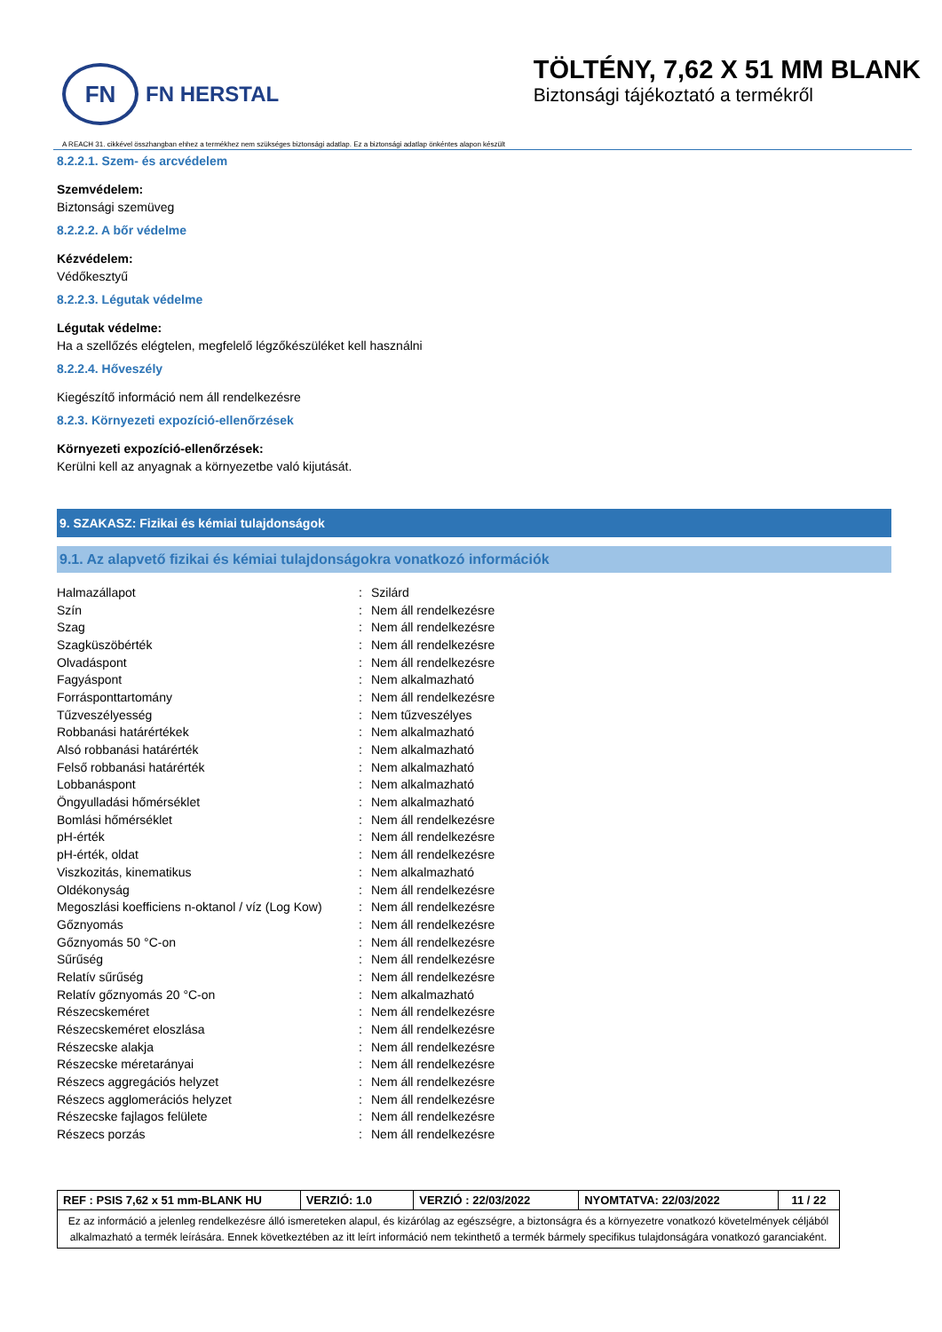FN
FN HERSTAL
TÖLTÉNY, 7,62 X 51 MM BLANK
Biztonsági tájékoztató a termékről
A REACH 31. cikkével összhangban ehhez a termékhez nem szükséges biztonsági adatlap. Ez a biztonsági adatlap önkéntes alapon készült
8.2.2.1. Szem- és arcvédelem
Szemvédelem:
Biztonsági szemüveg
8.2.2.2. A bőr védelme
Kézvédelem:
Védőkesztyű
8.2.2.3. Légutak védelme
Légutak védelme:
Ha a szellőzés elégtelen, megfelelő légzőkészüléket kell használni
8.2.2.4. Hőveszély
Kiegészítő információ nem áll rendelkezésre
8.2.3. Környezeti expozíció-ellenőrzések
Környezeti expozíció-ellenőrzések:
Kerülni kell az anyagnak a környezetbe való kijutását.
9. SZAKASZ: Fizikai és kémiai tulajdonságok
9.1. Az alapvető fizikai és kémiai tulajdonságokra vonatkozó információk
| Halmazállapot | : | Szilárd |
| Szín | : | Nem áll rendelkezésre |
| Szag | : | Nem áll rendelkezésre |
| Szagküszöbérték | : | Nem áll rendelkezésre |
| Olvadáspont | : | Nem áll rendelkezésre |
| Fagyáspont | : | Nem alkalmazható |
| Forrásponttartomány | : | Nem áll rendelkezésre |
| Tűzveszélyesség | : | Nem tűzveszélyes |
| Robbanási határértékek | : | Nem alkalmazható |
| Alsó robbanási határérték | : | Nem alkalmazható |
| Felső robbanási határérték | : | Nem alkalmazható |
| Lobbanáspont | : | Nem alkalmazható |
| Öngyulladási hőmérséklet | : | Nem alkalmazható |
| Bomlási hőmérséklet | : | Nem áll rendelkezésre |
| pH-érték | : | Nem áll rendelkezésre |
| pH-érték, oldat | : | Nem áll rendelkezésre |
| Viszkozitás, kinematikus | : | Nem alkalmazható |
| Oldékonyság | : | Nem áll rendelkezésre |
| Megoszlási koefficiens n-oktanol / víz (Log Kow) | : | Nem áll rendelkezésre |
| Gőznyomás | : | Nem áll rendelkezésre |
| Gőznyomás 50 °C-on | : | Nem áll rendelkezésre |
| Sűrűség | : | Nem áll rendelkezésre |
| Relatív sűrűség | : | Nem áll rendelkezésre |
| Relatív gőznyomás 20 °C-on | : | Nem alkalmazható |
| Részecskeméret | : | Nem áll rendelkezésre |
| Részecskeméret eloszlása | : | Nem áll rendelkezésre |
| Részecske alakja | : | Nem áll rendelkezésre |
| Részecske méretarányai | : | Nem áll rendelkezésre |
| Részecs aggregációs helyzet | : | Nem áll rendelkezésre |
| Részecs agglomerációs helyzet | : | Nem áll rendelkezésre |
| Részecske fajlagos felülete | : | Nem áll rendelkezésre |
| Részecs porzás | : | Nem áll rendelkezésre |
| REF : PSIS 7,62 x 51 mm-BLANK HU | VERZIÓ: 1.0 | VERZIÓ : 22/03/2022 | NYOMTATVA: 22/03/2022 | 11 / 22 |
| Ez az információ a jelenleg rendelkezésre álló ismereteken alapul, és kizárólag az egészségre, a biztonságra és a környezetre vonatkozó követelmények céljából alkalmazható a termék leírására. Ennek következtében az itt leírt információ nem tekinthető a termék bármely specifikus tulajdonságára vonatkozó garanciaként. | | | | |